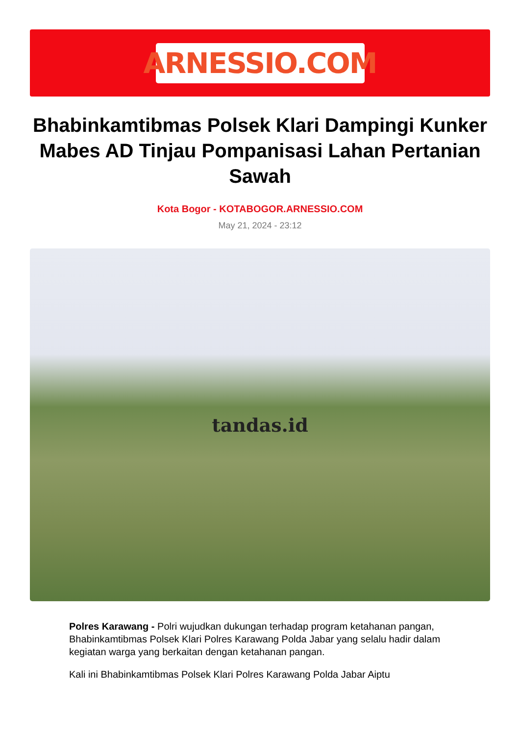ARNESSIO.COM
Bhabinkamtibmas Polsek Klari Dampingi Kunker Mabes AD Tinjau Pompanisasi Lahan Pertanian Sawah
Kota Bogor - KOTABOGOR.ARNESSIO.COM
May 21, 2024 - 23:12
tandas.id
Polres Karawang - Polri wujudkan dukungan terhadap program ketahanan pangan, Bhabinkamtibmas Polsek Klari Polres Karawang Polda Jabar yang selalu hadir dalam kegiatan warga yang berkaitan dengan ketahanan pangan.
Kali ini Bhabinkamtibmas Polsek Klari Polres Karawang Polda Jabar Aiptu